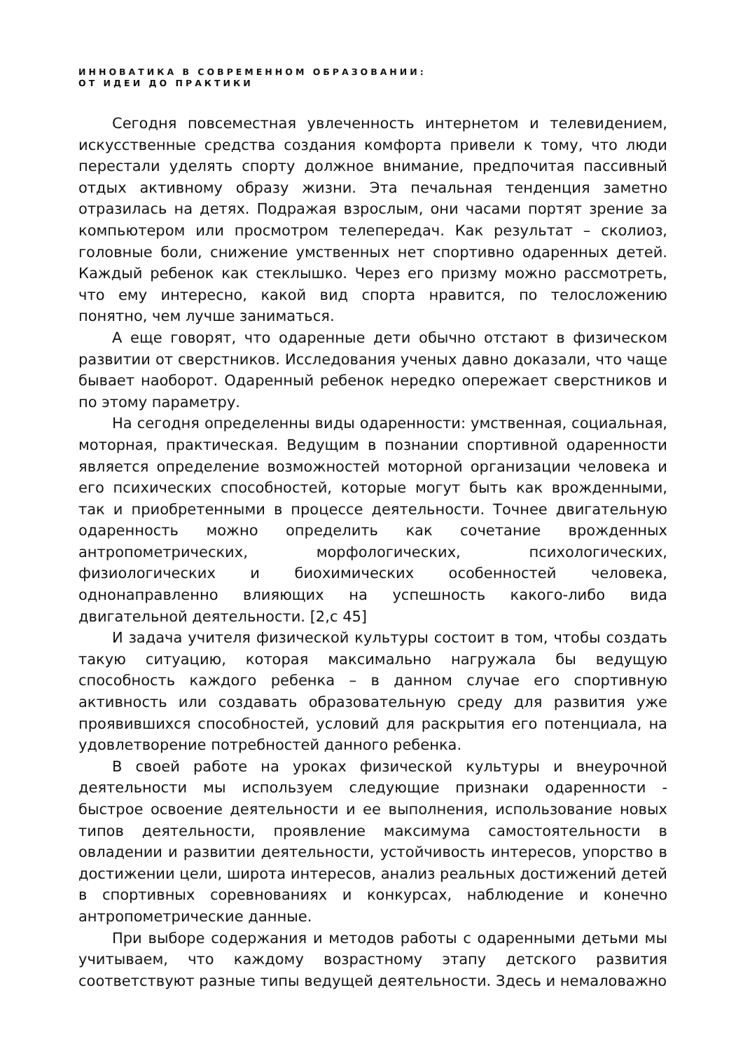ИННОВАТИКА В СОВРЕМЕННОМ ОБРАЗОВАНИИ:
ОТ ИДЕИ ДО ПРАКТИКИ
Сегодня повсеместная увлеченность интернетом и телевидением, искусственные средства создания комфорта привели к тому, что люди перестали уделять спорту должное внимание, предпочитая пассивный отдых активному образу жизни. Эта печальная тенденция заметно отразилась на детях. Подражая взрослым, они часами портят зрение за компьютером или просмотром телепередач. Как результат – сколиоз, головные боли, снижение умственных нет спортивно одаренных детей. Каждый ребенок как стеклышко. Через его призму можно рассмотреть, что ему интересно, какой вид спорта нравится, по телосложению понятно, чем лучше заниматься.
А еще говорят, что одаренные дети обычно отстают в физическом развитии от сверстников. Исследования ученых давно доказали, что чаще бывает наоборот. Одаренный ребенок нередко опережает сверстников и по этому параметру.
На сегодня определенны виды одаренности: умственная, социальная, моторная, практическая. Ведущим в познании спортивной одаренности является определение возможностей моторной организации человека и его психических способностей, которые могут быть как врожденными, так и приобретенными в процессе деятельности. Точнее двигательную одаренность можно определить как сочетание врожденных антропометрических, морфологических, психологических, физиологических и биохимических особенностей человека, однонаправленно влияющих на успешность какого-либо вида двигательной деятельности. [2,с 45]
И задача учителя физической культуры состоит в том, чтобы создать такую ситуацию, которая максимально нагружала бы ведущую способность каждого ребенка – в данном случае его спортивную активность или создавать образовательную среду для развития уже проявившихся способностей, условий для раскрытия его потенциала, на удовлетворение потребностей данного ребенка.
В своей работе на уроках физической культуры и внеурочной деятельности мы используем следующие признаки одаренности - быстрое освоение деятельности и ее выполнения, использование новых типов деятельности, проявление максимума самостоятельности в овладении и развитии деятельности, устойчивость интересов, упорство в достижении цели, широта интересов, анализ реальных достижений детей в спортивных соревнованиях и конкурсах, наблюдение и конечно антропометрические данные.
При выборе содержания и методов работы с одаренными детьми мы учитываем, что каждому возрастному этапу детского развития соответствуют разные типы ведущей деятельности. Здесь и немаловажно